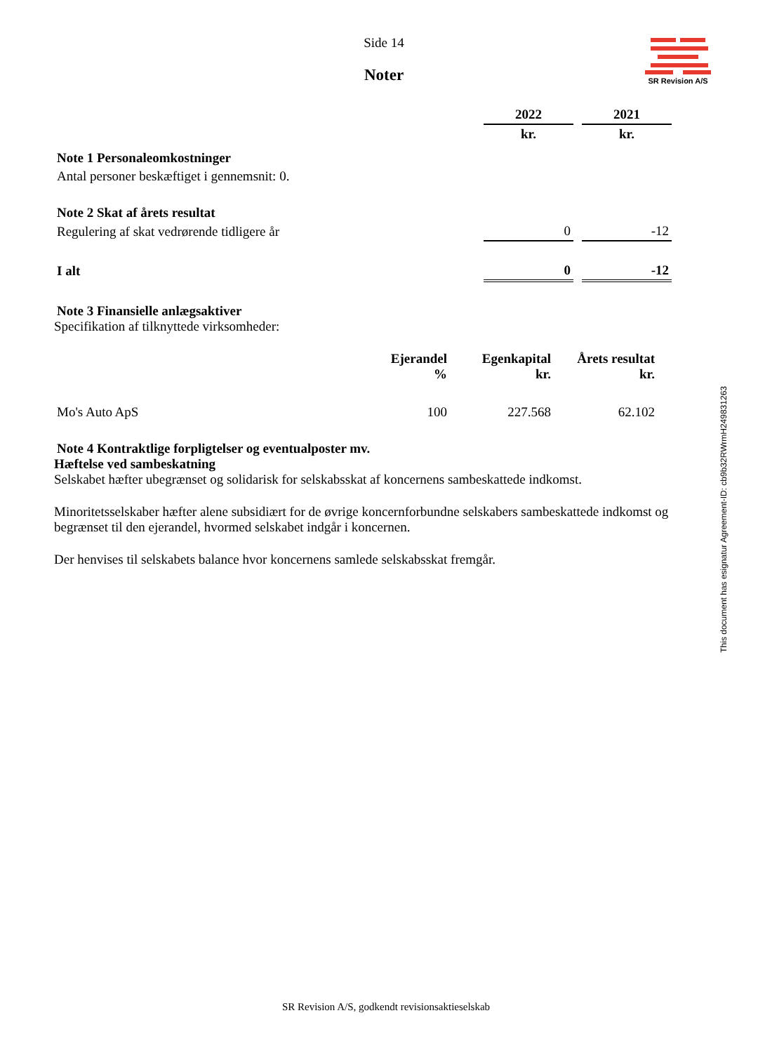SR Revision A/S
Side 14
Noter
| | 2022 | | 2021 |
| | kr. | | kr. |
| Note 1 Personaleomkostninger | | | |
| Antal personer beskæftiget i gennemsnit: 0. | | | |
| Note 2 Skat af årets resultat | | | |
| Regulering af skat vedrørende tidligere år | 0 | | -12 |
| I alt | 0 | | -12 |
Note 3 Finansielle anlægsaktiver
Specifikation af tilknyttede virksomheder:
| | Ejerandel % | Egenkapital kr. | Årets resultat kr. |
| --- | --- | --- | --- |
| Mo's Auto ApS | 100 | 227.568 | 62.102 |
Note 4 Kontraktlige forpligtelser og eventualposter mv.
Hæftelse ved sambeskatning
Selskabet hæfter ubegrænset og solidarisk for selskabsskat af koncernens sambeskattede indkomst.
Minoritetsselskaber hæfter alene subsidiært for de øvrige koncernforbundne selskabers sambeskattede indkomst og begrænset til den ejerandel, hvormed selskabet indgår i koncernen.
Der henvises til selskabets balance hvor koncernens samlede selskabsskat fremgår.
This document has esignatur Agreement-ID: cb9b32RWrmH249831263
SR Revision A/S, godkendt revisionsaktieselskab